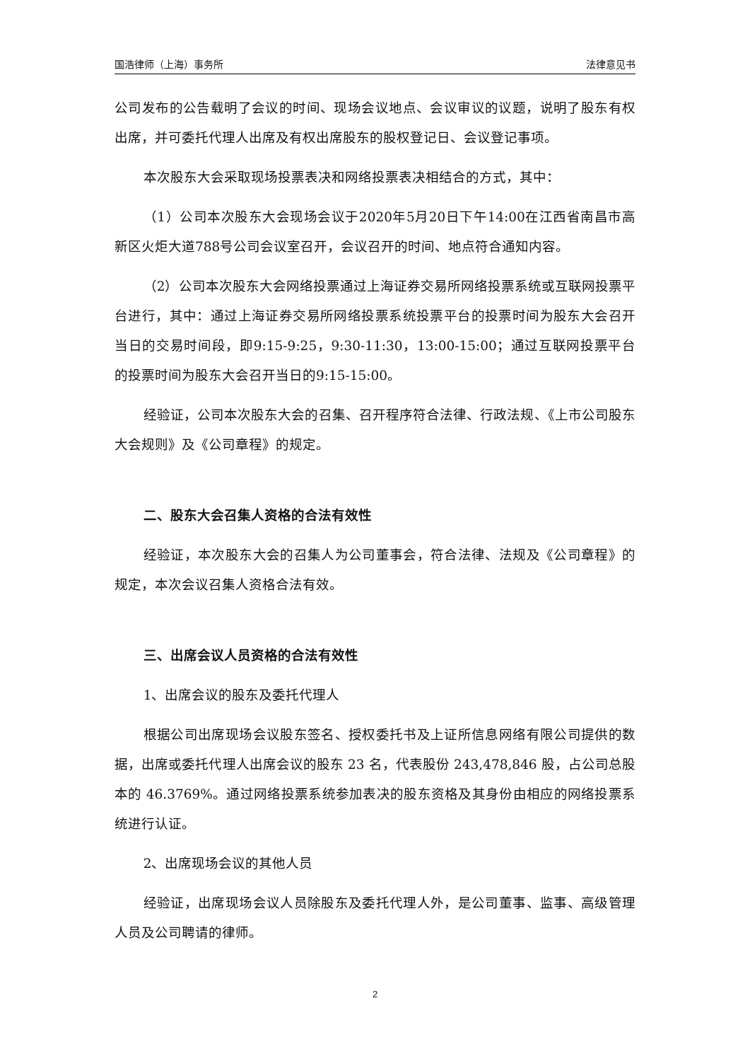国浩律师（上海）事务所 法律意见书
公司发布的公告载明了会议的时间、现场会议地点、会议审议的议题，说明了股东有权出席，并可委托代理人出席及有权出席股东的股权登记日、会议登记事项。
本次股东大会采取现场投票表决和网络投票表决相结合的方式，其中：
（1）公司本次股东大会现场会议于2020年5月20日下午14:00在江西省南昌市高新区火炬大道788号公司会议室召开，会议召开的时间、地点符合通知内容。
（2）公司本次股东大会网络投票通过上海证券交易所网络投票系统或互联网投票平台进行，其中：通过上海证券交易所网络投票系统投票平台的投票时间为股东大会召开当日的交易时间段，即9:15-9:25，9:30-11:30，13:00-15:00；通过互联网投票平台的投票时间为股东大会召开当日的9:15-15:00。
经验证，公司本次股东大会的召集、召开程序符合法律、行政法规、《上市公司股东大会规则》及《公司章程》的规定。
二、股东大会召集人资格的合法有效性
经验证，本次股东大会的召集人为公司董事会，符合法律、法规及《公司章程》的规定，本次会议召集人资格合法有效。
三、出席会议人员资格的合法有效性
1、出席会议的股东及委托代理人
根据公司出席现场会议股东签名、授权委托书及上证所信息网络有限公司提供的数据，出席或委托代理人出席会议的股东 23 名，代表股份 243,478,846 股，占公司总股本的 46.3769%。通过网络投票系统参加表决的股东资格及其身份由相应的网络投票系统进行认证。
2、出席现场会议的其他人员
经验证，出席现场会议人员除股东及委托代理人外，是公司董事、监事、高级管理人员及公司聘请的律师。
2